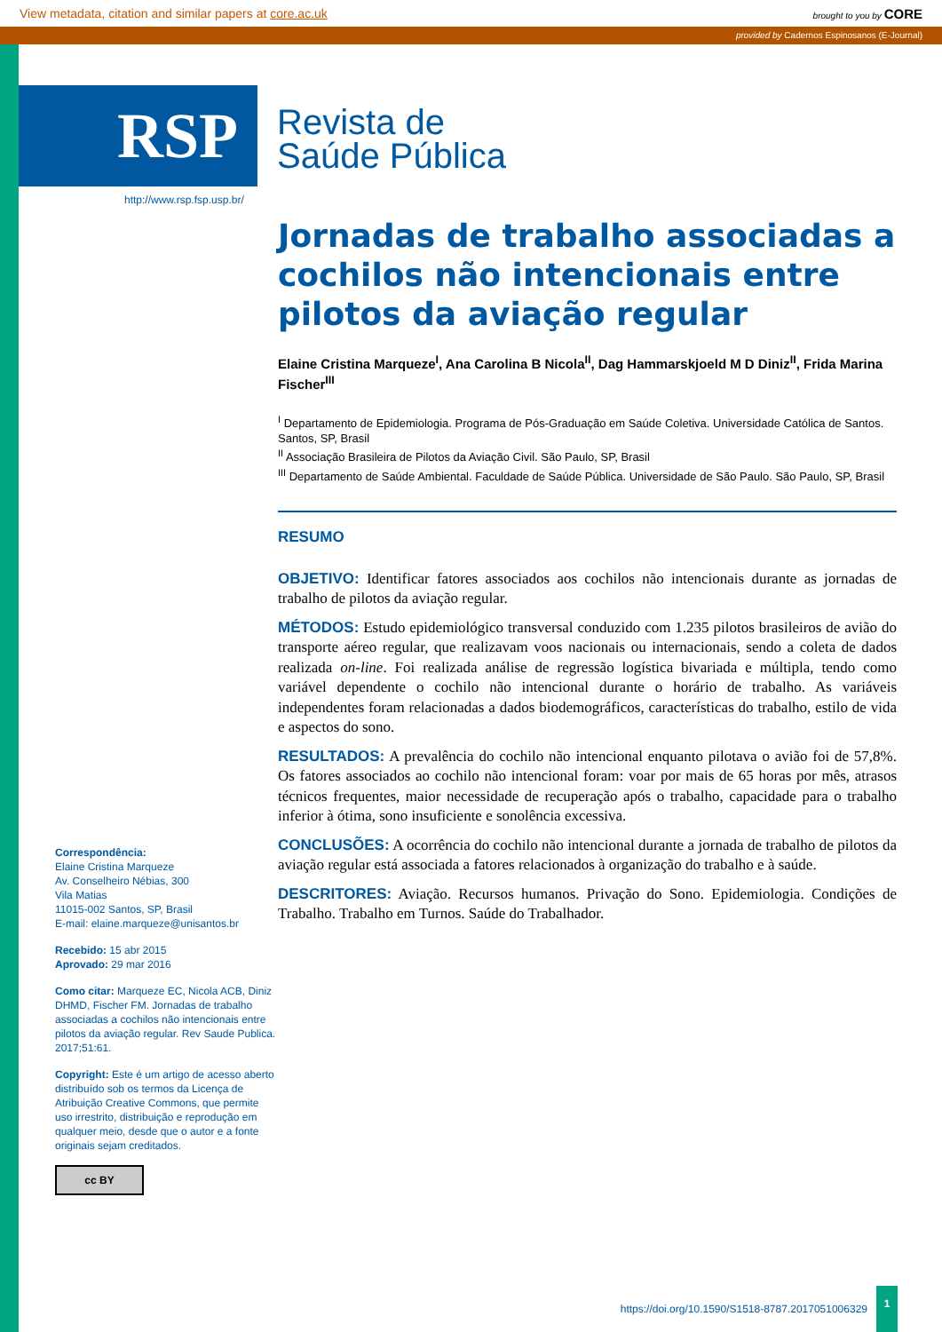View metadata, citation and similar papers at core.ac.uk brought to you by CORE
provided by Cadernos Espinosanos (E-Journal)
RSP
Revista de
Saúde Pública
http://www.rsp.fsp.usp.br/
Correspondência:
Elaine Cristina Marqueze
Av. Conselheiro Nébias, 300
Vila Matias
11015-002 Santos, SP, Brasil
E-mail: elaine.marqueze@unisantos.br
Recebido: 15 abr 2015
Aprovado: 29 mar 2016
Como citar: Marqueze EC, Nicola ACB, Diniz DHMD, Fischer FM. Jornadas de trabalho associadas a cochilos não intencionais entre pilotos da aviação regular. Rev Saude Publica. 2017;51:61.
Copyright: Este é um artigo de acesso aberto distribuído sob os termos da Licença de Atribuição Creative Commons, que permite uso irrestrito, distribuição e reprodução em qualquer meio, desde que o autor e a fonte originais sejam creditados.
cc BY
Jornadas de trabalho associadas a cochilos não intencionais entre pilotos da aviação regular
Elaine Cristina Marqueze<sup>I</sup>, Ana Carolina B Nicola<sup>II</sup>, Dag Hammarskjoeld M D Diniz<sup>II</sup>, Frida Marina Fischer<sup>III</sup>
<sup>I</sup> Departamento de Epidemiologia. Programa de Pós-Graduação em Saúde Coletiva. Universidade Católica de Santos. Santos, SP, Brasil
<sup>II</sup> Associação Brasileira de Pilotos da Aviação Civil. São Paulo, SP, Brasil
<sup>III</sup> Departamento de Saúde Ambiental. Faculdade de Saúde Pública. Universidade de São Paulo. São Paulo, SP, Brasil
RESUMO
OBJETIVO: Identificar fatores associados aos cochilos não intencionais durante as jornadas de trabalho de pilotos da aviação regular.
MÉTODOS: Estudo epidemiológico transversal conduzido com 1.235 pilotos brasileiros de avião do transporte aéreo regular, que realizavam voos nacionais ou internacionais, sendo a coleta de dados realizada on-line. Foi realizada análise de regressão logística bivariada e múltipla, tendo como variável dependente o cochilo não intencional durante o horário de trabalho. As variáveis independentes foram relacionadas a dados biodemográficos, características do trabalho, estilo de vida e aspectos do sono.
RESULTADOS: A prevalência do cochilo não intencional enquanto pilotava o avião foi de 57,8%. Os fatores associados ao cochilo não intencional foram: voar por mais de 65 horas por mês, atrasos técnicos frequentes, maior necessidade de recuperação após o trabalho, capacidade para o trabalho inferior à ótima, sono insuficiente e sonolência excessiva.
CONCLUSÕES: A ocorrência do cochilo não intencional durante a jornada de trabalho de pilotos da aviação regular está associada a fatores relacionados à organização do trabalho e à saúde.
DESCRITORES: Aviação. Recursos humanos. Privação do Sono. Epidemiologia. Condições de Trabalho. Trabalho em Turnos. Saúde do Trabalhador.
https://doi.org/10.1590/S1518-8787.2017051006329
1